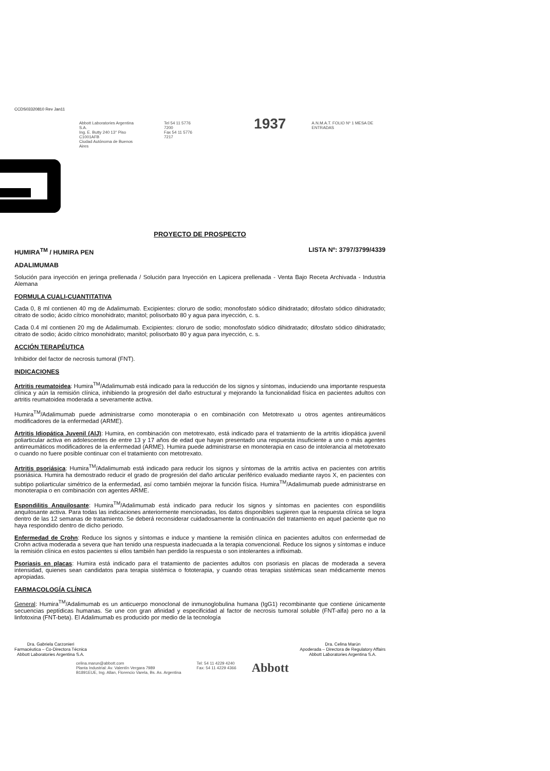CCDS03320810 Rev Jan11
Abbott Laboratories Argentina S.A.
Ing. E. Butty 240 13° Piso C1001AFB
Ciudad Autónoma de Buenos Aires
Tel 54 11 5776 7200
Fax 54 11 5776 7217
1937
A.N.M.A.T. FOLIO Nº 1 MESA DE ENTRADAS
PROYECTO DE PROSPECTO
HUMIRA<sup>TM</sup> / HUMIRA PEN LISTA Nº: 3797/3799/4339
ADALIMUMAB
Solución para inyección en jeringa prellenada / Solución para Inyección en Lapicera prellenada - Venta Bajo Receta Archivada - Industria Alemana
FORMULA CUALI-CUANTITATIVA
Cada 0, 8 ml contienen 40 mg de Adalimumab. Excipientes: cloruro de sodio; monofosfato sódico dihidratado; difosfato sódico dihidratado; citrato de sodio; ácido cítrico monohidrato; manitol; polisorbato 80 y agua para inyección, c. s.
Cada 0.4 ml contienen 20 mg de Adalimumab. Excipientes: cloruro de sodio; monofosfato sódico dihidratado; difosfato sódico dihidratado; citrato de sodio; ácido cítrico monohidrato; manitol; polisorbato 80 y agua para inyección, c. s.
ACCIÓN TERAPÉUTICA
Inhibidor del factor de necrosis tumoral (FNT).
INDICACIONES
Artritis reumatoidea: Humira<sup>TM</sup>/Adalimumab está indicado para la reducción de los signos y síntomas, induciendo una importante respuesta clínica y aún la remisión clínica, inhibiendo la progresión del daño estructural y mejorando la funcionalidad física en pacientes adultos con artritis reumatoidea moderada a severamente activa.
Humira<sup>TM</sup>/Adalimumab puede administrarse como monoterapia o en combinación con Metotrexato u otros agentes antireumáticos modificadores de la enfermedad (ARME).
Artritis Idiopática Juvenil (AIJ): Humira, en combinación con metotrexato, está indicado para el tratamiento de la artritis idiopática juvenil poliarticular activa en adolescentes de entre 13 y 17 años de edad que hayan presentado una respuesta insuficiente a uno o más agentes antirreumáticos modificadores de la enfermedad (ARME). Humira puede administrarse en monoterapia en caso de intolerancia al metotrexato o cuando no fuere posible continuar con el tratamiento con metotrexato.
Artritis psoriásica: Humira<sup>TM</sup>/Adalimumab está indicado para reducir los signos y síntomas de la artritis activa en pacientes con artritis psoriásica. Humira ha demostrado reducir el grado de progresión del daño articular periférico evaluado mediante rayos X, en pacientes con subtipo poliarticular simétrico de la enfermedad, así como también mejorar la función física. Humira<sup>TM</sup>/Adalimumab puede administrarse en monoterapia o en combinación con agentes ARME.
Espondilitis Anquilosante: Humira<sup>TM</sup>/Adalimumab está indicado para reducir los signos y síntomas en pacientes con espondilitis anquilosante activa. Para todas las indicaciones anteriormente mencionadas, los datos disponibles sugieren que la respuesta clínica se logra dentro de las 12 semanas de tratamiento. Se deberá reconsiderar cuidadosamente la continuación del tratamiento en aquel paciente que no haya respondido dentro de dicho periodo.
Enfermedad de Crohn: Reduce los signos y síntomas e induce y mantiene la remisión clínica en pacientes adultos con enfermedad de Crohn activa moderada a severa que han tenido una respuesta inadecuada a la terapia convencional. Reduce los signos y síntomas e induce la remisión clínica en estos pacientes si ellos también han perdido la respuesta o son intolerantes a infliximab.
Psoriasis en placas: Humira está indicado para el tratamiento de pacientes adultos con psoriasis en placas de moderada a severa intensidad, quienes sean candidatos para terapia sistémica o fototerapia, y cuando otras terapias sistémicas sean médicamente menos apropiadas.
FARMACOLOGÍA CLÍNICA
General: Humira<sup>TM</sup>/Adalimumab es un anticuerpo monoclonal de inmunoglobulina humana (IgG1) recombinante que contiene únicamente secuencias peptídicas humanas. Se une con gran afinidad y especificidad al factor de necrosis tumoral soluble (FNT-alfa) pero no a la linfotoxina (FNT-beta). El Adalimumab es producido por medio de la tecnología
Dra. Gabriela Carzonieri
Farmacéutica – Co-Directora Técnica
Abbott Laboratories Argentina S.A.
Dra. Celina Marún
Apoderada – Directora de Regulatory Affairs
Abbott Laboratories Argentina S.A.
celina.marun@abbott.com
Planta Industrial: Av. Valentín Vergara 7989
B1891EUE, Ing. Allan, Florencio Varela, Bs. As. Argentina
Tel: 54 11 4229 4240
Fax: 54 11 4229 4366
Abbott